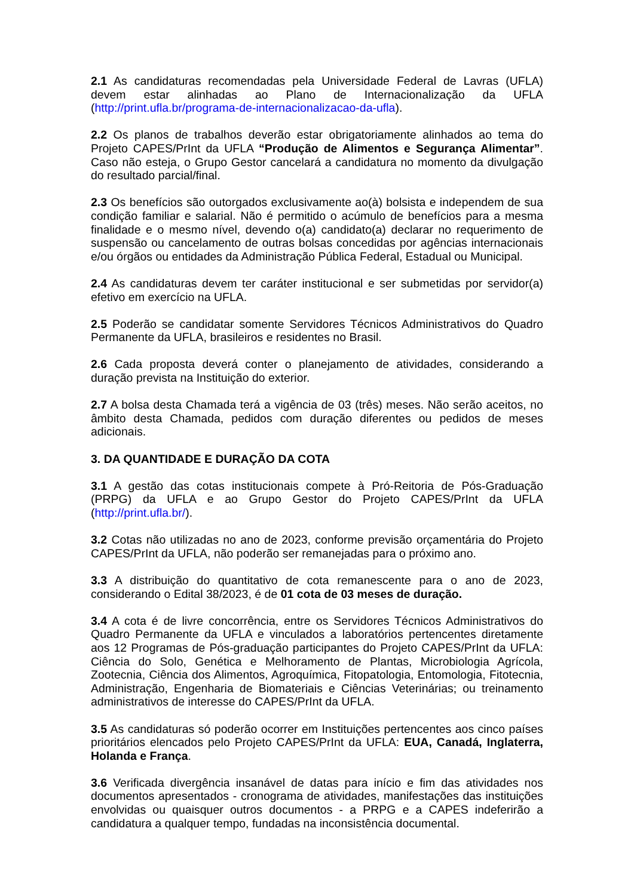2.1 As candidaturas recomendadas pela Universidade Federal de Lavras (UFLA) devem estar alinhadas ao Plano de Internacionalização da UFLA (http://print.ufla.br/programa-de-internacionalizacao-da-ufla).
2.2 Os planos de trabalhos deverão estar obrigatoriamente alinhados ao tema do Projeto CAPES/PrInt da UFLA “Produção de Alimentos e Segurança Alimentar”. Caso não esteja, o Grupo Gestor cancelará a candidatura no momento da divulgação do resultado parcial/final.
2.3 Os benefícios são outorgados exclusivamente ao(à) bolsista e independem de sua condição familiar e salarial. Não é permitido o acúmulo de benefícios para a mesma finalidade e o mesmo nível, devendo o(a) candidato(a) declarar no requerimento de suspensão ou cancelamento de outras bolsas concedidas por agências internacionais e/ou órgãos ou entidades da Administração Pública Federal, Estadual ou Municipal.
2.4 As candidaturas devem ter caráter institucional e ser submetidas por servidor(a) efetivo em exercício na UFLA.
2.5 Poderão se candidatar somente Servidores Técnicos Administrativos do Quadro Permanente da UFLA, brasileiros e residentes no Brasil.
2.6 Cada proposta deverá conter o planejamento de atividades, considerando a duração prevista na Instituição do exterior.
2.7 A bolsa desta Chamada terá a vigência de 03 (três) meses. Não serão aceitos, no âmbito desta Chamada, pedidos com duração diferentes ou pedidos de meses adicionais.
3. DA QUANTIDADE E DURAÇÃO DA COTA
3.1 A gestão das cotas institucionais compete à Pró-Reitoria de Pós-Graduação (PRPG) da UFLA e ao Grupo Gestor do Projeto CAPES/PrInt da UFLA (http://print.ufla.br/).
3.2 Cotas não utilizadas no ano de 2023, conforme previsão orçamentária do Projeto CAPES/PrInt da UFLA, não poderão ser remanejadas para o próximo ano.
3.3 A distribuição do quantitativo de cota remanescente para o ano de 2023, considerando o Edital 38/2023, é de 01 cota de 03 meses de duração.
3.4 A cota é de livre concorrência, entre os Servidores Técnicos Administrativos do Quadro Permanente da UFLA e vinculados a laboratórios pertencentes diretamente aos 12 Programas de Pós-graduação participantes do Projeto CAPES/PrInt da UFLA: Ciência do Solo, Genética e Melhoramento de Plantas, Microbiologia Agrícola, Zootecnia, Ciência dos Alimentos, Agroquímica, Fitopatologia, Entomologia, Fitotecnia, Administração, Engenharia de Biomateriais e Ciências Veterinárias; ou treinamento administrativos de interesse do CAPES/PrInt da UFLA.
3.5 As candidaturas só poderão ocorrer em Instituições pertencentes aos cinco países prioritários elencados pelo Projeto CAPES/PrInt da UFLA: EUA, Canadá, Inglaterra, Holanda e França.
3.6 Verificada divergência insanável de datas para início e fim das atividades nos documentos apresentados - cronograma de atividades, manifestações das instituições envolvidas ou quaisquer outros documentos - a PRPG e a CAPES indeferirão a candidatura a qualquer tempo, fundadas na inconsistência documental.